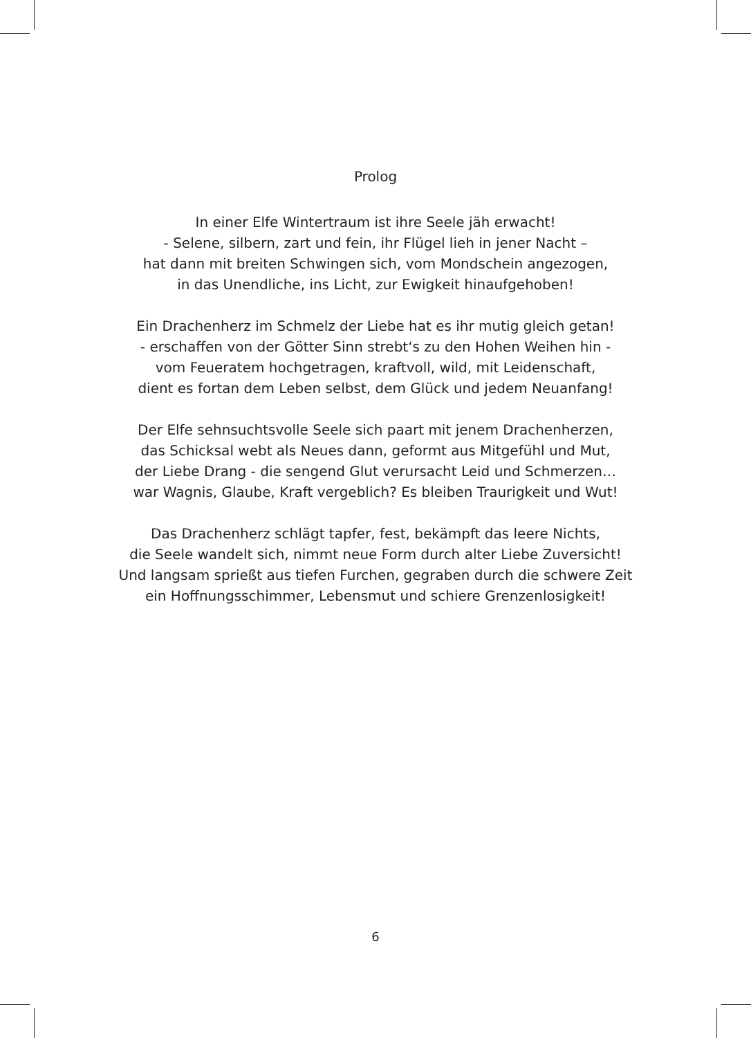Prolog
In einer Elfe Wintertraum ist ihre Seele jäh erwacht!
- Selene, silbern, zart und fein, ihr Flügel lieh in jener Nacht –
hat dann mit breiten Schwingen sich, vom Mondschein angezogen,
in das Unendliche, ins Licht, zur Ewigkeit hinaufgehoben!
Ein Drachenherz im Schmelz der Liebe hat es ihr mutig gleich getan!
- erschaffen von der Götter Sinn strebt‘s zu den Hohen Weihen hin -
vom Feueratem hochgetragen, kraftvoll, wild, mit Leidenschaft,
dient es fortan dem Leben selbst, dem Glück und jedem Neuanfang!
Der Elfe sehnsuchtsvolle Seele sich paart mit jenem Drachenherzen,
das Schicksal webt als Neues dann, geformt aus Mitgefühl und Mut,
der Liebe Drang - die sengend Glut verursacht Leid und Schmerzen…
war Wagnis, Glaube, Kraft vergeblich? Es bleiben Traurigkeit und Wut!
Das Drachenherz schlägt tapfer, fest, bekämpft das leere Nichts,
die Seele wandelt sich, nimmt neue Form durch alter Liebe Zuversicht!
Und langsam sprießt aus tiefen Furchen, gegraben durch die schwere Zeit
ein Hoffnungsschimmer, Lebensmut und schiere Grenzenlosigkeit!
6